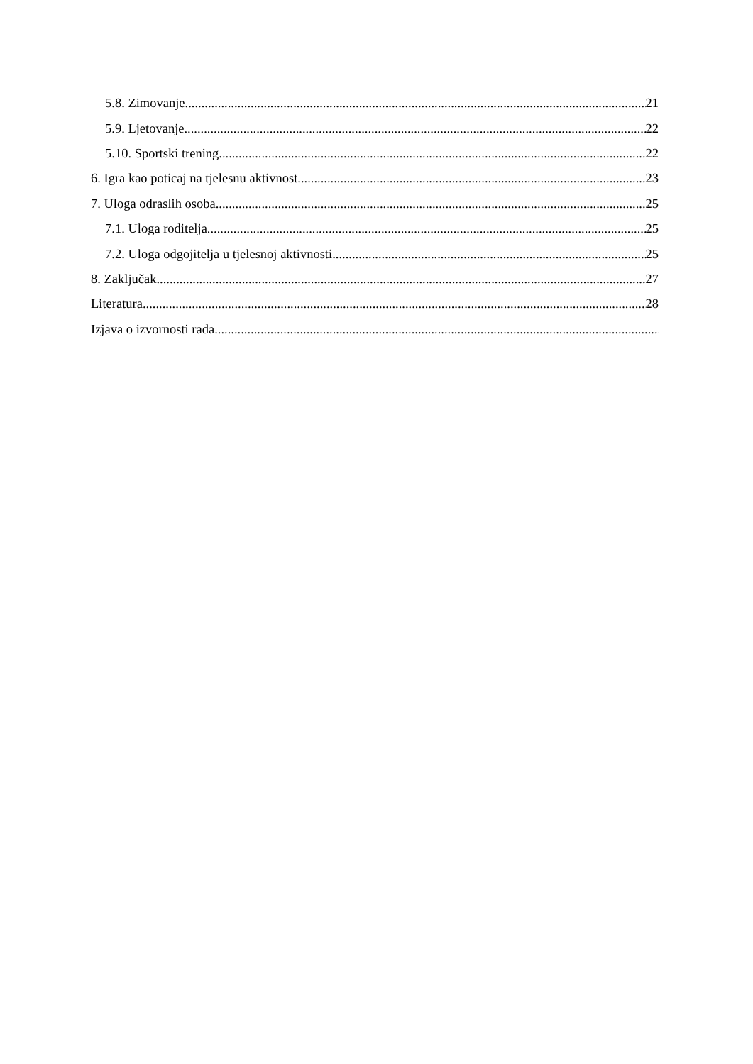5.8. Zimovanje 21
5.9. Ljetovanje 22
5.10. Sportski trening 22
6. Igra kao poticaj na tjelesnu aktivnost 23
7. Uloga odraslih osoba 25
7.1. Uloga roditelja 25
7.2. Uloga odgojitelja u tjelesnoj aktivnosti 25
8. Zaključak 27
Literatura 28
Izjava o izvornosti rada